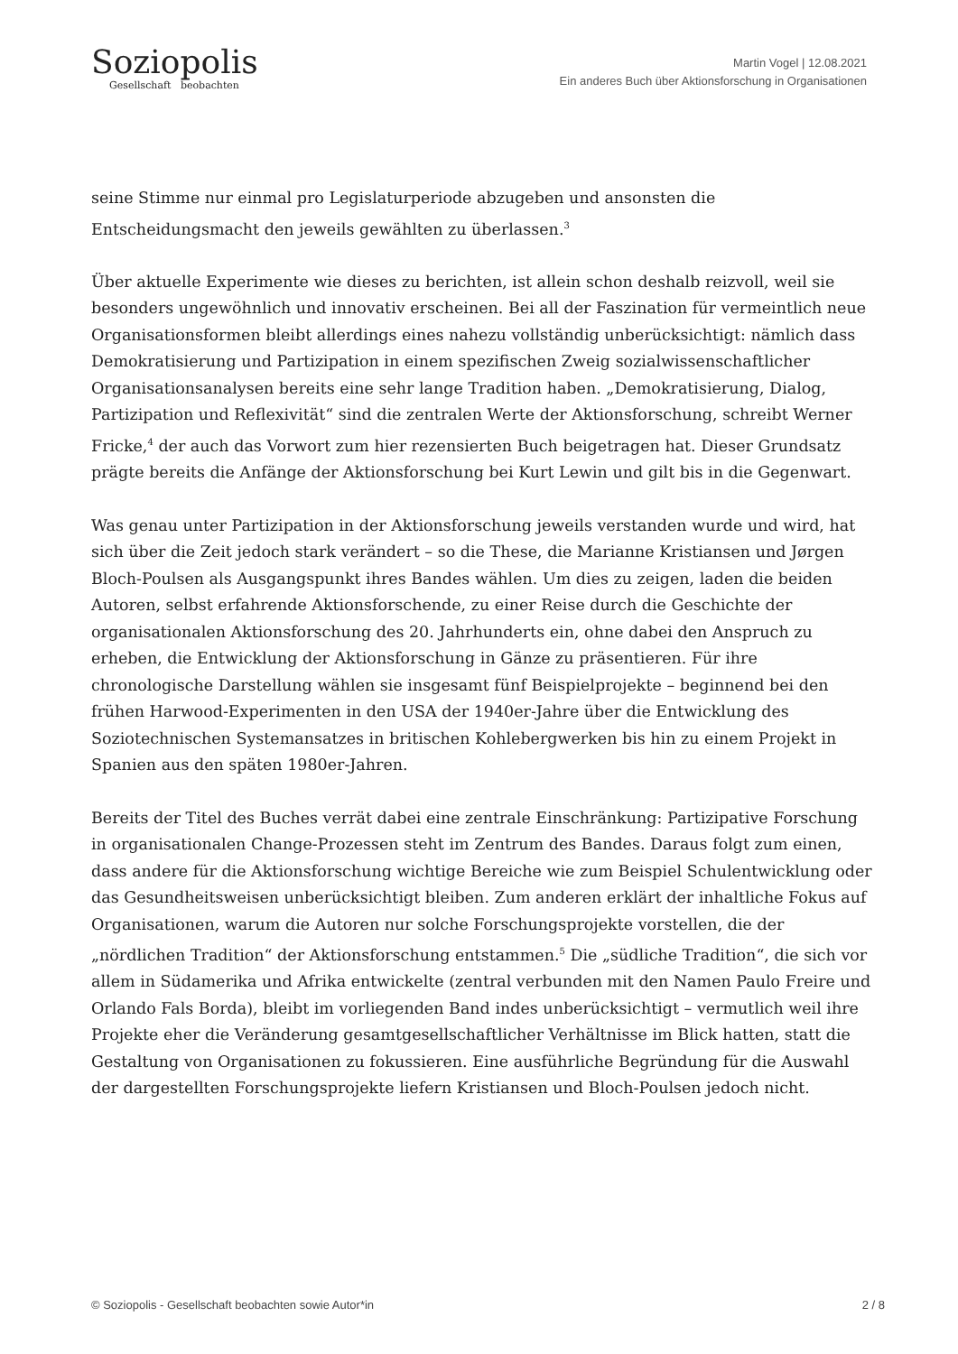Soziopolis
Gesellschaft beobachten
Martin Vogel | 12.08.2021
Ein anderes Buch über Aktionsforschung in Organisationen
seine Stimme nur einmal pro Legislaturperiode abzugeben und ansonsten die Entscheidungsmacht den jeweils gewählten zu überlassen.<sup>3</sup>
Über aktuelle Experimente wie dieses zu berichten, ist allein schon deshalb reizvoll, weil sie besonders ungewöhnlich und innovativ erscheinen. Bei all der Faszination für vermeintlich neue Organisationsformen bleibt allerdings eines nahezu vollständig unberücksichtigt: nämlich dass Demokratisierung und Partizipation in einem spezifischen Zweig sozialwissenschaftlicher Organisationsanalysen bereits eine sehr lange Tradition haben. „Demokratisierung, Dialog, Partizipation und Reflexivität“ sind die zentralen Werte der Aktionsforschung, schreibt Werner Fricke,<sup>4</sup> der auch das Vorwort zum hier rezensierten Buch beigetragen hat. Dieser Grundsatz prägte bereits die Anfänge der Aktionsforschung bei Kurt Lewin und gilt bis in die Gegenwart.
Was genau unter Partizipation in der Aktionsforschung jeweils verstanden wurde und wird, hat sich über die Zeit jedoch stark verändert – so die These, die Marianne Kristiansen und Jørgen Bloch-Poulsen als Ausgangspunkt ihres Bandes wählen. Um dies zu zeigen, laden die beiden Autoren, selbst erfahrende Aktionsforschende, zu einer Reise durch die Geschichte der organisationalen Aktionsforschung des 20. Jahrhunderts ein, ohne dabei den Anspruch zu erheben, die Entwicklung der Aktionsforschung in Gänze zu präsentieren. Für ihre chronologische Darstellung wählen sie insgesamt fünf Beispielprojekte – beginnend bei den frühen Harwood-Experimenten in den USA der 1940er-Jahre über die Entwicklung des Soziotechnischen Systemansatzes in britischen Kohlebergwerken bis hin zu einem Projekt in Spanien aus den späten 1980er-Jahren.
Bereits der Titel des Buches verrät dabei eine zentrale Einschränkung: Partizipative Forschung in organisationalen Change-Prozessen steht im Zentrum des Bandes. Daraus folgt zum einen, dass andere für die Aktionsforschung wichtige Bereiche wie zum Beispiel Schulentwicklung oder das Gesundheitsweisen unberücksichtigt bleiben. Zum anderen erklärt der inhaltliche Fokus auf Organisationen, warum die Autoren nur solche Forschungsprojekte vorstellen, die der „nördlichen Tradition“ der Aktionsforschung entstammen.<sup>5</sup> Die „südliche Tradition“, die sich vor allem in Südamerika und Afrika entwickelte (zentral verbunden mit den Namen Paulo Freire und Orlando Fals Borda), bleibt im vorliegenden Band indes unberücksichtigt – vermutlich weil ihre Projekte eher die Veränderung gesamtgesellschaftlicher Verhältnisse im Blick hatten, statt die Gestaltung von Organisationen zu fokussieren. Eine ausführliche Begründung für die Auswahl der dargestellten Forschungsprojekte liefern Kristiansen und Bloch-Poulsen jedoch nicht.
© Soziopolis - Gesellschaft beobachten sowie Autor*in 2 / 8